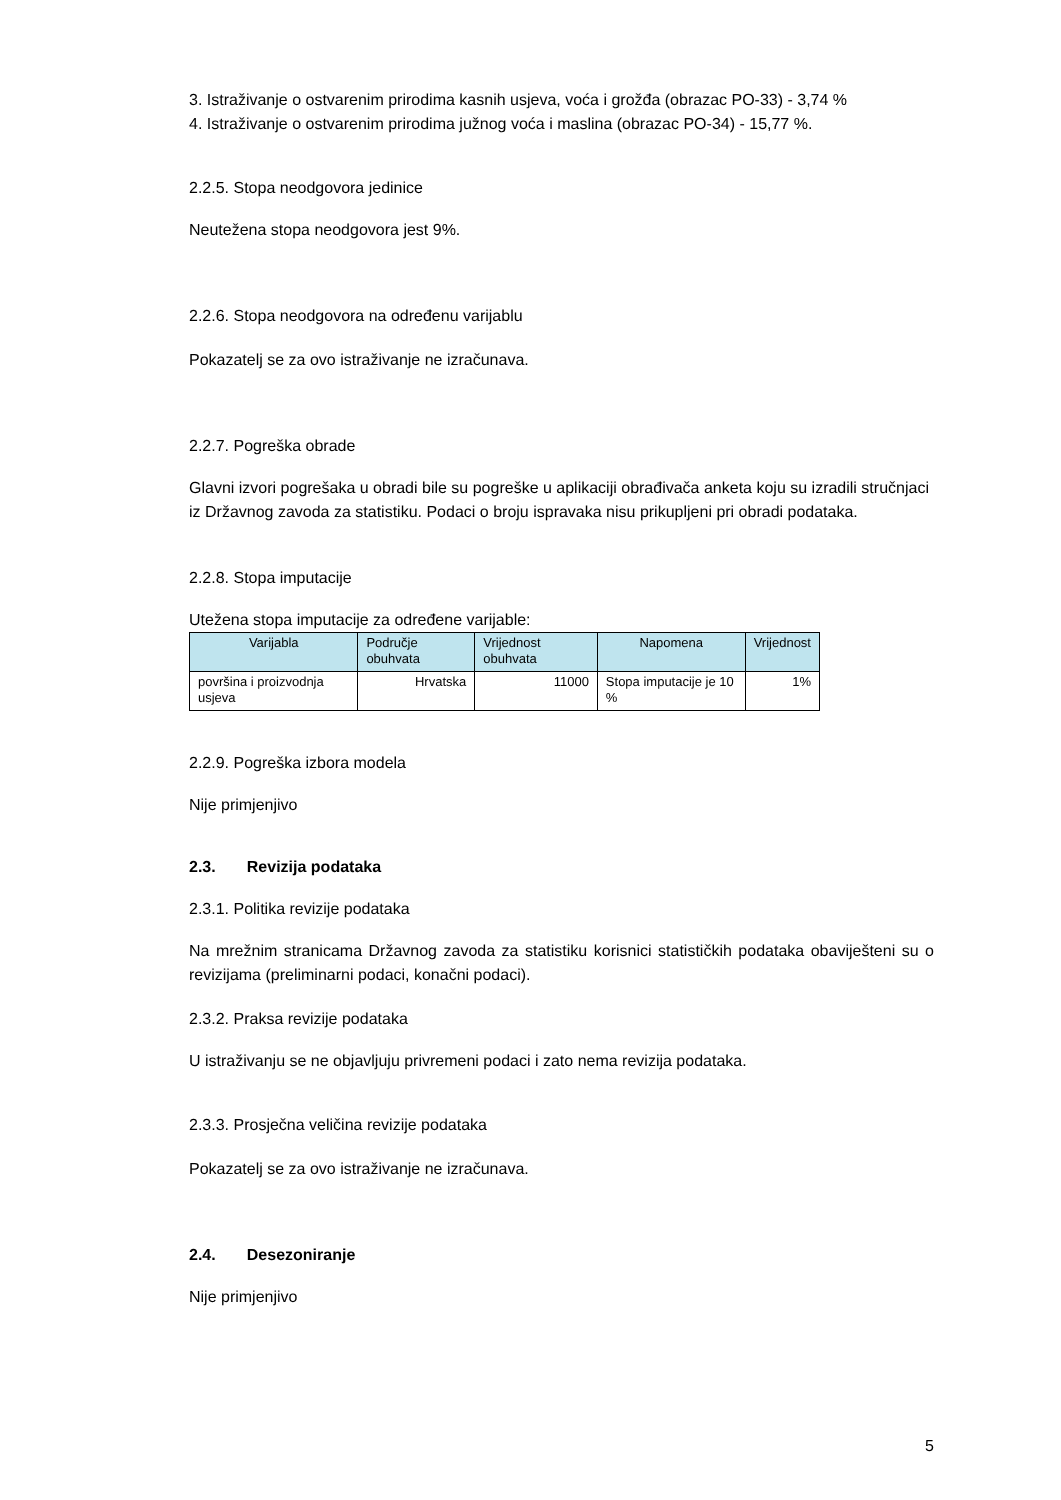3. Istraživanje o ostvarenim prirodima kasnih usjeva, voća i grožđa (obrazac PO-33) - 3,74 %
4. Istraživanje o ostvarenim prirodima južnog voća i maslina (obrazac PO-34) - 15,77 %.
2.2.5. Stopa neodgovora jedinice
Neutežena stopa neodgovora jest 9%.
2.2.6. Stopa neodgovora na određenu varijablu
Pokazatelj se za ovo istraživanje ne izračunava.
2.2.7. Pogreška obrade
Glavni izvori pogrešaka u obradi bile su pogreške u aplikaciji obrađivača anketa koju su izradili stručnjaci iz Državnog zavoda za statistiku. Podaci o broju ispravaka nisu prikupljeni pri obradi podataka.
2.2.8. Stopa imputacije
Utežena stopa imputacije za određene varijable:
| Varijabla | Područje obuhvata | Vrijednost obuhvata | Napomena | Vrijednost |
| --- | --- | --- | --- | --- |
| površina i proizvodnja usjeva | Hrvatska | 11000 | Stopa imputacije je 10 % | 1% |
2.2.9. Pogreška izbora modela
Nije primjenjivo
2.3. Revizija podataka
2.3.1. Politika revizije podataka
Na mrežnim stranicama Državnog zavoda za statistiku korisnici statističkih podataka obaviješteni su o revizijama (preliminarni podaci, konačni podaci).
2.3.2. Praksa revizije podataka
U istraživanju se ne objavljuju privremeni podaci i zato nema revizija podataka.
2.3.3. Prosječna veličina revizije podataka
Pokazatelj se za ovo istraživanje ne izračunava.
2.4. Desezoniranje
Nije primjenjivo
5